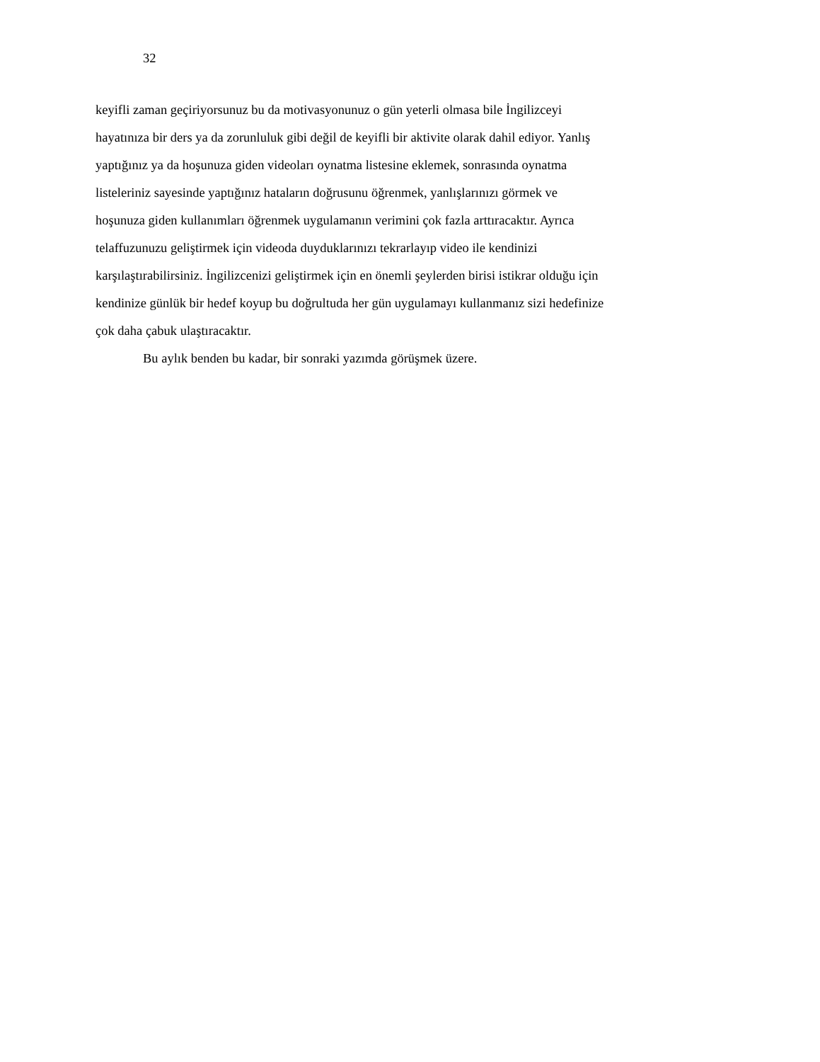32
keyifli zaman geçiriyorsunuz bu da motivasyonunuz o gün yeterli olmasa bile İngilizceyi
hayatınıza bir ders ya da zorunluluk gibi değil de keyifli bir aktivite olarak dahil ediyor. Yanlış
yaptığınız ya da hoşunuza giden videoları oynatma listesine eklemek, sonrasında oynatma
listeleriniz sayesinde yaptığınız hataların doğrusunu öğrenmek, yanlışlarınızı görmek ve
hoşunuza giden kullanımları öğrenmek uygulamanın verimini çok fazla arttıracaktır. Ayrıca
telaffuzunuzu geliştirmek için videoda duyduklarınızı tekrarlayıp video ile kendinizi
karşılaştırabilirsiniz. İngilizcenizi geliştirmek için en önemli şeylerden birisi istikrar olduğu için
kendinize günlük bir hedef koyup bu doğrultuda her gün uygulamayı kullanmanız sizi hedefinize
çok daha çabuk ulaştıracaktır.
Bu aylık benden bu kadar, bir sonraki yazımda görüşmek üzere.